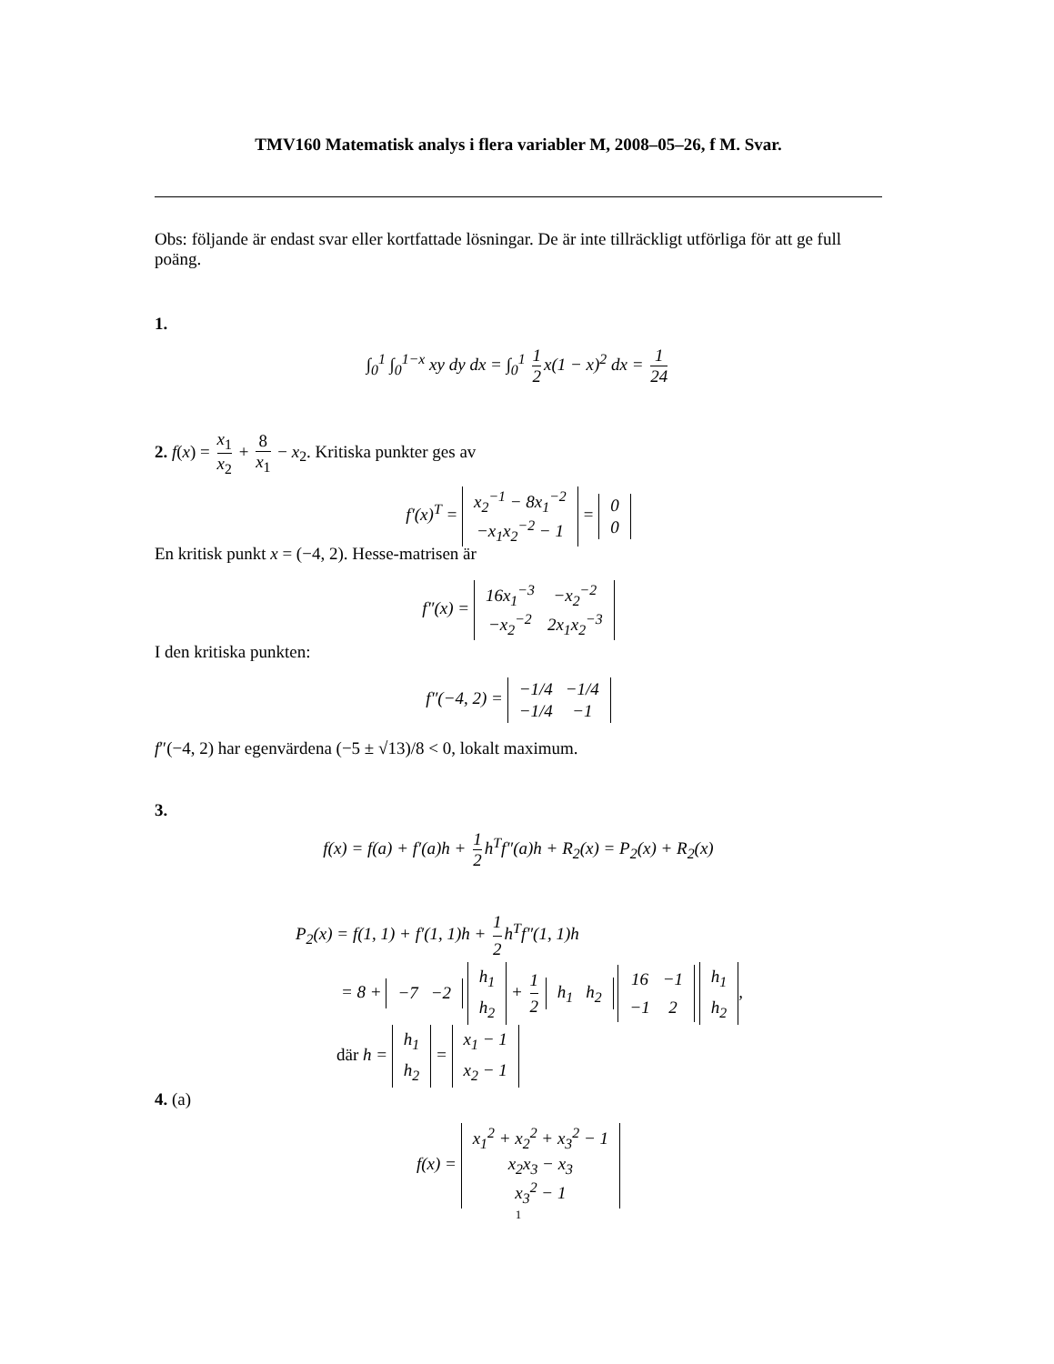TMV160 Matematisk analys i flera variabler M, 2008–05–26, f M. Svar.
Obs: följande är endast svar eller kortfattade lösningar. De är inte tillräckligt utförliga för att ge full poäng.
1.
∫<sub>0</sub><sup>1</sup> ∫<sub>0</sub><sup>1−x</sup> xy dy dx = ∫<sub>0</sub><sup>1</sup> 1 2 x(1 − x)<sup>2</sup> dx = 1 24
2. f(x) = x<sub>1</sub> x<sub>2</sub> + 8 x<sub>1</sub> − x<sub>2</sub>. Kritiska punkter ges av
f′(x)<sup>T</sup> =
| x<sub>2</sub><sup>−1</sup> − 8x<sub>1</sub><sup>−2</sup> |
| −x<sub>1</sub>x<sub>2</sub><sup>−2</sup> − 1 |
=
| 0 |
| 0 |
En kritisk punkt x = (−4, 2). Hesse-matrisen är
f″(x) =
| 16x<sub>1</sub><sup>−3</sup> | −x<sub>2</sub><sup>−2</sup> |
| −x<sub>2</sub><sup>−2</sup> | 2x<sub>1</sub>x<sub>2</sub><sup>−3</sup> |
I den kritiska punkten:
f″(−4, 2) =
| −1/4 | −1/4 |
| −1/4 | −1 |
f″(−4, 2) har egenvärdena (−5 ± √13)/8 < 0, lokalt maximum.
3.
f(x) = f(a) + f′(a)h + 1 2 h<sup>T</sup>f″(a)h + R<sub>2</sub>(x) = P<sub>2</sub>(x) + R<sub>2</sub>(x)
P<sub>2</sub>(x) = f(1, 1) + f′(1, 1)h + 1 2 h<sup>T</sup>f″(1, 1)h
= 8 +
| −7 | −2 |
| h<sub>1</sub> |
| h<sub>2</sub> |
+ 1 2
| h<sub>1</sub> | h<sub>2</sub> |
| 16 | −1 |
| −1 | 2 |
| h<sub>1</sub> |
| h<sub>2</sub> |
,
där h =
| h<sub>1</sub> |
| h<sub>2</sub> |
=
| x<sub>1</sub> − 1 |
| x<sub>2</sub> − 1 |
4. (a)
f(x) =
| x<sub>1</sub><sup>2</sup> + x<sub>2</sub><sup>2</sup> + x<sub>3</sub><sup>2</sup> − 1 |
| x<sub>2</sub>x<sub>3</sub> − x<sub>3</sub> |
| x<sub>3</sub><sup>2</sup> − 1 |
1